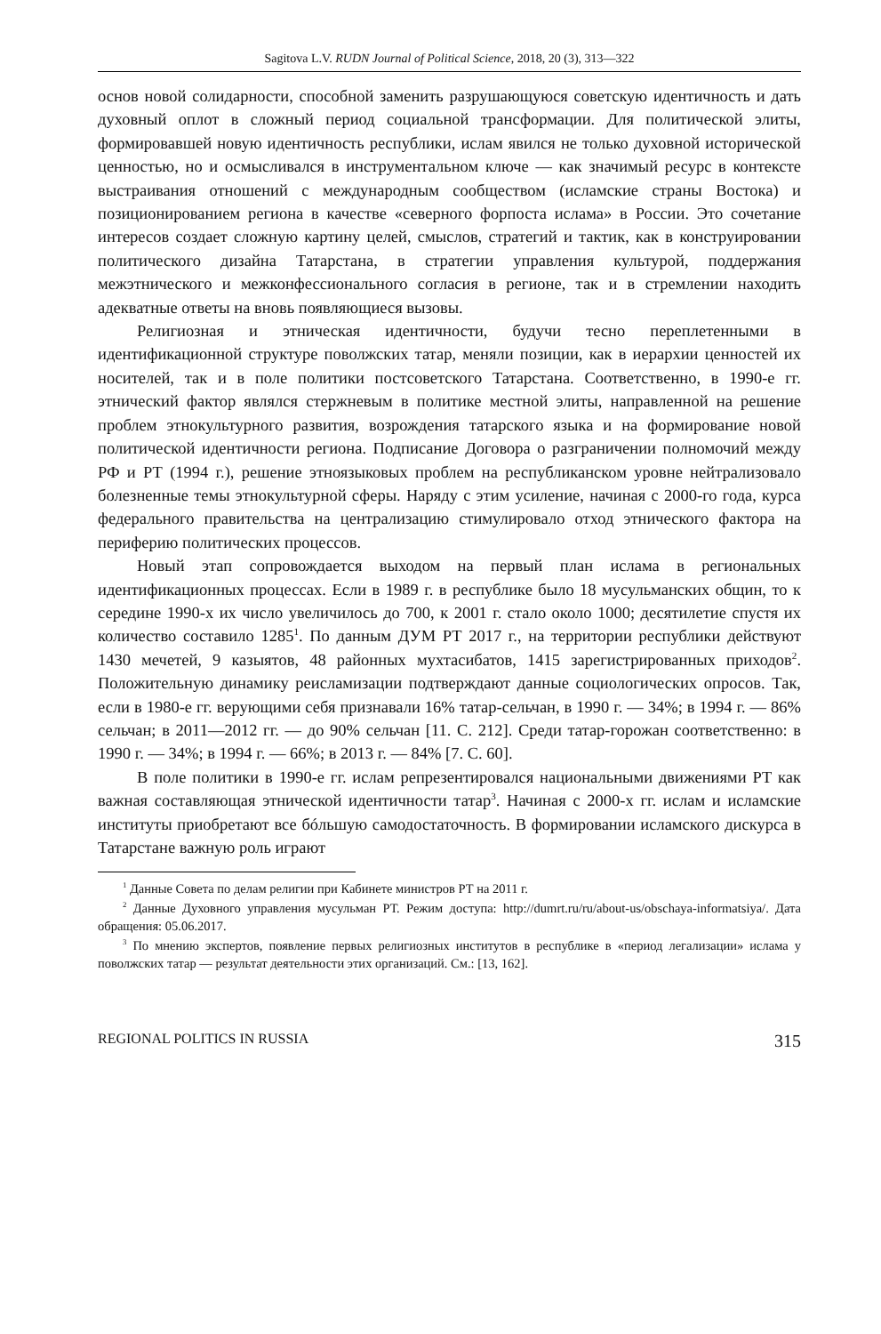Sagitova L.V. RUDN Journal of Political Science, 2018, 20 (3), 313—322
основ новой солидарности, способной заменить разрушающуюся советскую идентичность и дать духовный оплот в сложный период социальной трансформации. Для политической элиты, формировавшей новую идентичность республики, ислам явился не только духовной исторической ценностью, но и осмысливался в инструментальном ключе — как значимый ресурс в контексте выстраивания отношений с международным сообществом (исламские страны Востока) и позиционированием региона в качестве «северного форпоста ислама» в России. Это сочетание интересов создает сложную картину целей, смыслов, стратегий и тактик, как в конструировании политического дизайна Татарстана, в стратегии управления культурой, поддержания межэтнического и межконфессионального согласия в регионе, так и в стремлении находить адекватные ответы на вновь появляющиеся вызовы.
Религиозная и этническая идентичности, будучи тесно переплетенными в идентификационной структуре поволжских татар, меняли позиции, как в иерархии ценностей их носителей, так и в поле политики постсоветского Татарстана. Соответственно, в 1990-е гг. этнический фактор являлся стержневым в политике местной элиты, направленной на решение проблем этнокультурного развития, возрождения татарского языка и на формирование новой политической идентичности региона. Подписание Договора о разграничении полномочий между РФ и РТ (1994 г.), решение этноязыковых проблем на республиканском уровне нейтрализовало болезненные темы этнокультурной сферы. Наряду с этим усиление, начиная с 2000-го года, курса федерального правительства на централизацию стимулировало отход этнического фактора на периферию политических процессов.
Новый этап сопровождается выходом на первый план ислама в региональных идентификационных процессах. Если в 1989 г. в республике было 18 мусульманских общин, то к середине 1990-х их число увеличилось до 700, к 2001 г. стало около 1000; десятилетие спустя их количество составило 1285<sup>1</sup>. По данным ДУМ РТ 2017 г., на территории республики действуют 1430 мечетей, 9 казыятов, 48 районных мухтасибатов, 1415 зарегистрированных приходов<sup>2</sup>. Положительную динамику реисламизации подтверждают данные социологических опросов. Так, если в 1980-е гг. верующими себя признавали 16% татар-сельчан, в 1990 г. — 34%; в 1994 г. — 86% сельчан; в 2011—2012 гг. — до 90% сельчан [11. С. 212]. Среди татар-горожан соответственно: в 1990 г. — 34%; в 1994 г. — 66%; в 2013 г. — 84% [7. С. 60].
В поле политики в 1990-е гг. ислам репрезентировался национальными движениями РТ как важная составляющая этнической идентичности татар<sup>3</sup>. Начиная с 2000-х гг. ислам и исламские институты приобретают все бóльшую самодостаточность. В формировании исламского дискурса в Татарстане важную роль играют
<sup>1</sup> Данные Совета по делам религии при Кабинете министров РТ на 2011 г.
<sup>2</sup> Данные Духовного управления мусульман РТ. Режим доступа: http://dumrt.ru/ru/about-us/obschaya-informatsiya/. Дата обращения: 05.06.2017.
<sup>3</sup> По мнению экспертов, появление первых религиозных институтов в республике в «период легализации» ислама у поволжских татар — результат деятельности этих организаций. См.: [13, 162].
REGIONAL POLITICS IN RUSSIA 315